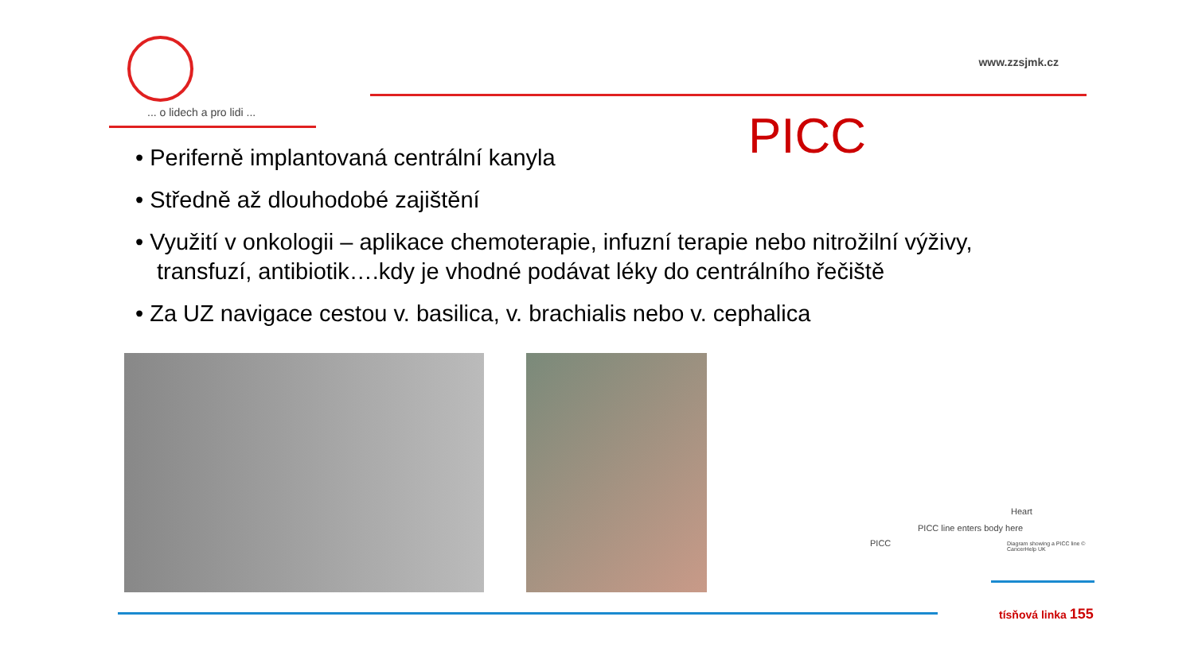... o lidech a pro lidi ...
www.zzsjmk.cz
PICC
• Periferně implantovaná centrální kanyla
• Středně až dlouhodobé zajištění
• Využití v onkologii – aplikace chemoterapie, infuzní terapie nebo nitrožilní výživy, transfuzí, antibiotik….kdy je vhodné podávat léky do centrálního řečiště
• Za UZ navigace cestou v. basilica, v. brachialis nebo v. cephalica
Heart
PICC line enters body here
PICC
Diagram showing a PICC line © CancerHelp UK
tísňová linka 155